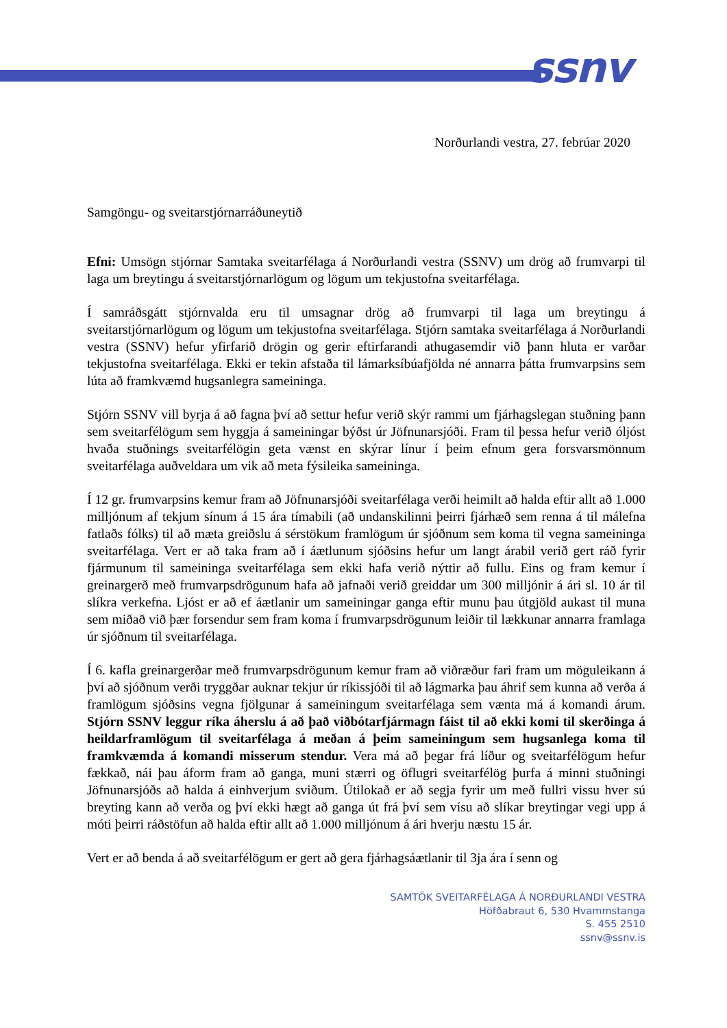ssnv
Norðurlandi vestra, 27. febrúar 2020
Samgöngu- og sveitarstjórnarráðuneytið
Efni: Umsögn stjórnar Samtaka sveitarfélaga á Norðurlandi vestra (SSNV) um drög að frumvarpi til laga um breytingu á sveitarstjórnarlögum og lögum um tekjustofna sveitarfélaga.
Í samráðsgátt stjórnvalda eru til umsagnar drög að frumvarpi til laga um breytingu á sveitarstjórnarlögum og lögum um tekjustofna sveitarfélaga. Stjórn samtaka sveitarfélaga á Norðurlandi vestra (SSNV) hefur yfirfarið drögin og gerir eftirfarandi athugasemdir við þann hluta er varðar tekjustofna sveitarfélaga. Ekki er tekin afstaða til lámarksíbúafjölda né annarra þátta frumvarpsins sem lúta að framkvæmd hugsanlegra sameininga.
Stjórn SSNV vill byrja á að fagna því að settur hefur verið skýr rammi um fjárhagslegan stuðning þann sem sveitarfélögum sem hyggja á sameiningar býðst úr Jöfnunarsjóði. Fram til þessa hefur verið óljóst hvaða stuðnings sveitarfélögin geta vænst en skýrar línur í þeim efnum gera forsvarsmönnum sveitarfélaga auðveldara um vik að meta fýsileika sameininga.
Í 12 gr. frumvarpsins kemur fram að Jöfnunarsjóði sveitarfélaga verði heimilt að halda eftir allt að 1.000 milljónum af tekjum sínum á 15 ára tímabili (að undanskilinni þeirri fjárhæð sem renna á til málefna fatlaðs fólks) til að mæta greiðslu á sérstökum framlögum úr sjóðnum sem koma til vegna sameininga sveitarfélaga. Vert er að taka fram að í áætlunum sjóðsins hefur um langt árabil verið gert ráð fyrir fjármunum til sameininga sveitarfélaga sem ekki hafa verið nýttir að fullu. Eins og fram kemur í greinargerð með frumvarpsdrögunum hafa að jafnaði verið greiddar um 300 milljónir á ári sl. 10 ár til slíkra verkefna. Ljóst er að ef áætlanir um sameiningar ganga eftir munu þau útgjöld aukast til muna sem miðað við þær forsendur sem fram koma í frumvarpsdrögunum leiðir til lækkunar annarra framlaga úr sjóðnum til sveitarfélaga.
Í 6. kafla greinargerðar með frumvarpsdrögunum kemur fram að viðræður fari fram um möguleikann á því að sjóðnum verði tryggðar auknar tekjur úr ríkissjóði til að lágmarka þau áhrif sem kunna að verða á framlögum sjóðsins vegna fjölgunar á sameiningum sveitarfélaga sem vænta má á komandi árum. Stjórn SSNV leggur ríka áherslu á að það viðbótarfjármagn fáist til að ekki komi til skerðinga á heildarframlögum til sveitarfélaga á meðan á þeim sameiningum sem hugsanlega koma til framkvæmda á komandi misserum stendur. Vera má að þegar frá líður og sveitarfélögum hefur fækkað, nái þau áform fram að ganga, muni stærri og öflugri sveitarfélög þurfa á minni stuðningi Jöfnunarsjóðs að halda á einhverjum sviðum. Útilokað er að segja fyrir um með fullri vissu hver sú breyting kann að verða og því ekki hægt að ganga út frá því sem vísu að slíkar breytingar vegi upp á móti þeirri ráðstöfun að halda eftir allt að 1.000 milljónum á ári hverju næstu 15 ár.
Vert er að benda á að sveitarfélögum er gert að gera fjárhagsáætlanir til 3ja ára í senn og
SAMTÖK SVEITARFÉLAGA Á NORÐURLANDI VESTRA
Höfðabraut 6, 530 Hvammstanga
S. 455 2510
ssnv@ssnv.is